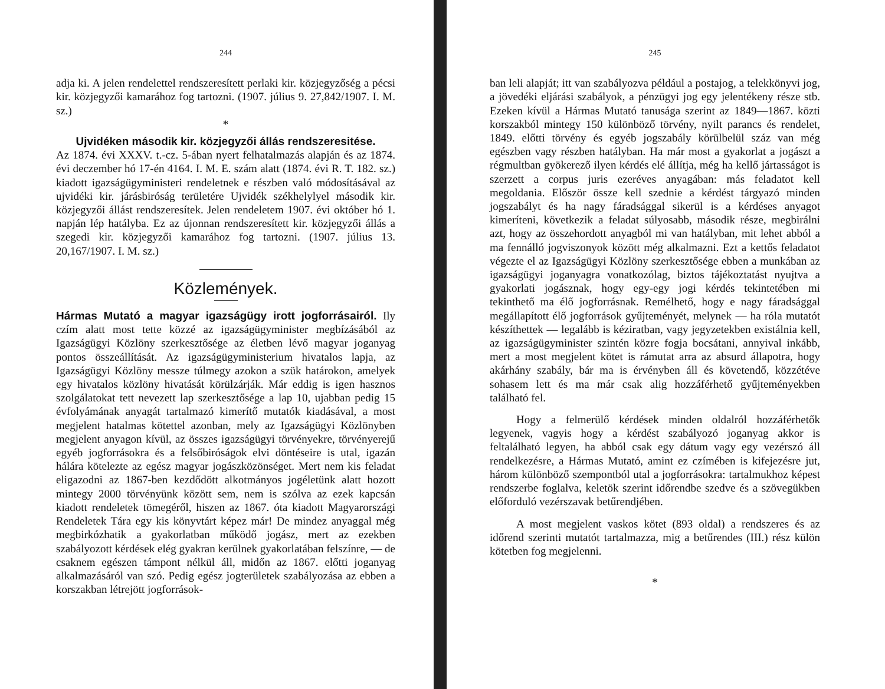244
adja ki. A jelen rendelettel rendszeresített perlaki kir. közjegyzőség a pécsi kir. közjegyzői kamarához fog tartozni. (1907. július 9. 27,842/1907. I. M. sz.)
*
Ujvidéken második kir. közjegyzői állás rendszeresitése.
Az 1874. évi XXXV. t.-cz. 5-ában nyert felhatalmazás alapján és az 1874. évi deczember hó 17-én 4164. I. M. E. szám alatt (1874. évi R. T. 182. sz.) kiadott igazságügyministeri rendeletnek e részben való módosításával az ujvidéki kir. járásbiróság területére Ujvidék székhelylyel második kir. közjegyzői állást rendszeresítek. Jelen rendeletem 1907. évi október hó 1. napján lép hatályba. Ez az újonnan rendszeresített kir. közjegyzői állás a szegedi kir. közjegyzői kamarához fog tartozni. (1907. július 13. 20,167/1907. I. M. sz.)
Közlemények.
Hármas Mutató a magyar igazságügy irott jogforrásairól. Ily czím alatt most tette közzé az igazságügyminister megbízásából az Igazságügyi Közlöny szerkesztősége az életben lévő magyar joganyag pontos összeállítását. Az igazságügyministerium hivatalos lapja, az Igazságügyi Közlöny messze túlmegy azokon a szük határokon, amelyek egy hivatalos közlöny hivatását körülzárják. Már eddig is igen hasznos szolgálatokat tett nevezett lap szerkesztősége a lap 10, ujabban pedig 15 évfolyámának anyagát tartalmazó kimerítő mutatók kiadásával, a most megjelent hatalmas kötettel azonban, mely az Igazságügyi Közlönyben megjelent anyagon kívül, az összes igazságügyi törvényekre, törvényerejű egyéb jogforrásokra és a felsőbiróságok elvi döntéseire is utal, igazán hálára kötelezte az egész magyar jogászközönséget. Mert nem kis feladat eligazodni az 1867-ben kezdődött alkotmányos jogéletünk alatt hozott mintegy 2000 törvényünk között sem, nem is szólva az ezek kapcsán kiadott rendeletek tömegéről, hiszen az 1867. óta kiadott Magyarországi Rendeletek Tára egy kis könyvtárt képez már! De mindez anyaggal még megbirkózhatik a gyakorlatban működő jogász, mert az ezekben szabályozott kérdések elég gyakran kerülnek gyakorlatában felszínre, — de csaknem egészen támpont nélkül áll, midőn az 1867. előtti joganyag alkalmazásáról van szó. Pedig egész jogterületek szabályozása az ebben a korszakban létrejött jogforrások-
245
ban leli alapját; itt van szabályozva például a postajog, a telekkönyvi jog, a jövedéki eljárási szabályok, a pénzügyi jog egy jelentékeny része stb. Ezeken kívül a Hármas Mutató tanusága szerint az 1849—1867. közti korszakból mintegy 150 különböző törvény, nyilt parancs és rendelet, 1849. előtti törvény és egyéb jogszabály körülbelül száz van még egészben vagy részben hatályban. Ha már most a gyakorlat a jogászt a régmultban gyökerező ilyen kérdés elé állítja, még ha kellő jártasságot is szerzett a corpus juris ezeréves anyagában: más feladatot kell megoldania. Először össze kell szednie a kérdést tárgyazó minden jogszabályt és ha nagy fáradsággal sikerül is a kérdéses anyagot kimeríteni, következik a feladat súlyosabb, második része, megbirálni azt, hogy az összehordott anyagból mi van hatályban, mit lehet abból a ma fennálló jogviszonyok között még alkalmazni. Ezt a kettős feladatot végezte el az Igazságügyi Közlöny szerkesztősége ebben a munkában az igazságügyi joganyagra vonatkozólag, biztos tájékoztatást nyujtva a gyakorlati jogásznak, hogy egy-egy jogi kérdés tekintetében mi tekinthető ma élő jogforrásnak. Remélhető, hogy e nagy fáradsággal megállapított élő jogforrások gyűjteményét, melynek — ha róla mutatót készíthettek — legalább is kéziratban, vagy jegyzetekben existálnia kell, az igazságügyminister szintén közre fogja bocsátani, annyival inkább, mert a most megjelent kötet is rámutat arra az absurd állapotra, hogy akárhány szabály, bár ma is érvényben áll és követendő, közzétéve sohasem lett és ma már csak alig hozzáférhető gyűjteményekben található fel.
Hogy a felmerülő kérdések minden oldalról hozzáférhetők legyenek, vagyis hogy a kérdést szabályozó joganyag akkor is feltalálható legyen, ha abból csak egy dátum vagy egy vezérszó áll rendelkezésre, a Hármas Mutató, amint ez czímében is kifejezésre jut, három különböző szempontból utal a jogforrásokra: tartalmukhoz képest rendszerbe foglalva, keletök szerint időrendbe szedve és a szövegükben előforduló vezérszavak betűrendjében.
A most megjelent vaskos kötet (893 oldal) a rendszeres és az időrend szerinti mutatót tartalmazza, mig a betűrendes (III.) rész külön kötetben fog megjelenni.
*